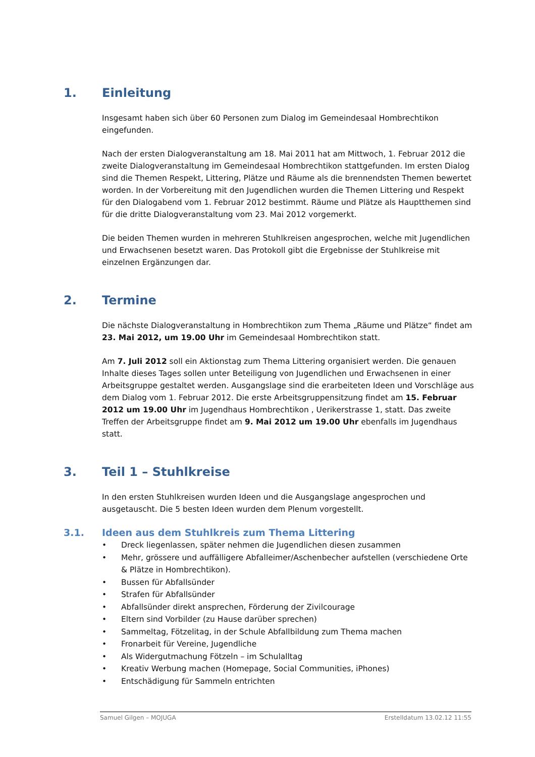1. Einleitung
Insgesamt haben sich über 60 Personen zum Dialog im Gemeindesaal Hombrechtikon eingefunden.
Nach der ersten Dialogveranstaltung am 18. Mai 2011 hat am Mittwoch, 1. Februar 2012 die zweite Dialogveranstaltung im Gemeindesaal Hombrechtikon stattgefunden. Im ersten Dialog sind die Themen Respekt, Littering, Plätze und Räume als die brennendsten Themen bewertet worden. In der Vorbereitung mit den Jugendlichen wurden die Themen Littering und Respekt für den Dialogabend vom 1. Februar 2012 bestimmt. Räume und Plätze als Hauptthemen sind für die dritte Dialogveranstaltung vom 23. Mai 2012 vorgemerkt.
Die beiden Themen wurden in mehreren Stuhlkreisen angesprochen, welche mit Jugendlichen und Erwachsenen besetzt waren. Das Protokoll gibt die Ergebnisse der Stuhlkreise mit einzelnen Ergänzungen dar.
2. Termine
Die nächste Dialogveranstaltung in Hombrechtikon zum Thema „Räume und Plätze“ findet am 23. Mai 2012, um 19.00 Uhr im Gemeindesaal Hombrechtikon statt.
Am 7. Juli 2012 soll ein Aktionstag zum Thema Littering organisiert werden. Die genauen Inhalte dieses Tages sollen unter Beteiligung von Jugendlichen und Erwachsenen in einer Arbeitsgruppe gestaltet werden. Ausgangslage sind die erarbeiteten Ideen und Vorschläge aus dem Dialog vom 1. Februar 2012. Die erste Arbeitsgruppensitzung findet am 15. Februar 2012 um 19.00 Uhr im Jugendhaus Hombrechtikon , Uerikerstrasse 1, statt. Das zweite Treffen der Arbeitsgruppe findet am 9. Mai 2012 um 19.00 Uhr ebenfalls im Jugendhaus statt.
3. Teil 1 – Stuhlkreise
In den ersten Stuhlkreisen wurden Ideen und die Ausgangslage angesprochen und ausgetauscht. Die 5 besten Ideen wurden dem Plenum vorgestellt.
3.1. Ideen aus dem Stuhlkreis zum Thema Littering
• Dreck liegenlassen, später nehmen die Jugendlichen diesen zusammen
• Mehr, grössere und auffälligere Abfalleimer/Aschenbecher aufstellen (verschiedene Orte & Plätze in Hombrechtikon).
• Bussen für Abfallsünder
• Strafen für Abfallsünder
• Abfallsünder direkt ansprechen, Förderung der Zivilcourage
• Eltern sind Vorbilder (zu Hause darüber sprechen)
• Sammeltag, Fötzelitag, in der Schule Abfallbildung zum Thema machen
• Fronarbeit für Vereine, Jugendliche
• Als Widergutmachung Fötzeln – im Schulalltag
• Kreativ Werbung machen (Homepage, Social Communities, iPhones)
• Entschädigung für Sammeln entrichten
Samuel Gilgen – MOJUGA Erstelldatum 13.02.12 11:55